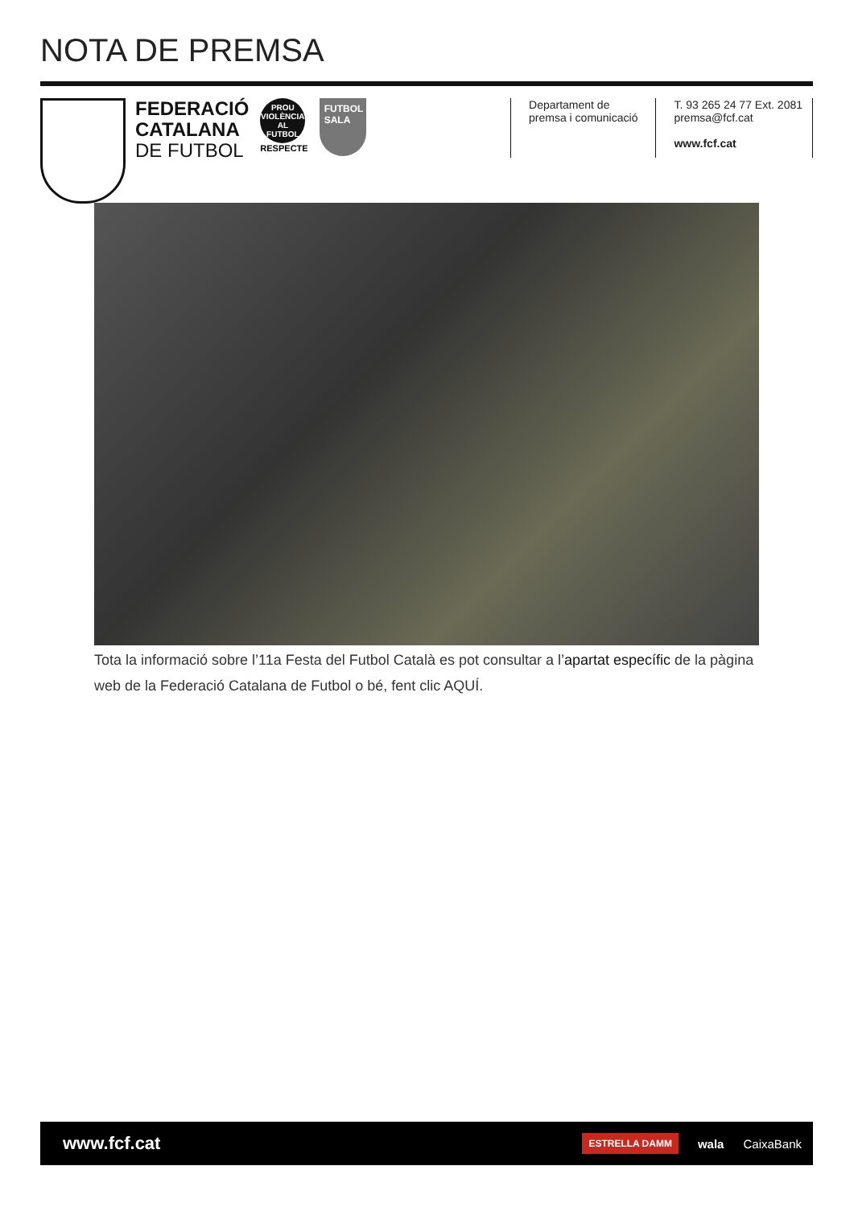NOTA DE PREMSA
FEDERACIÓ
CATALANA
DE FUTBOL
PROU VIOLÈNCIA AL FUTBOL
RESPECTE
FUTBOL SALA
Departament de
premsa i comunicació
T. 93 265 24 77 Ext. 2081
premsa@fcf.cat
www.fcf.cat
Tota la informació sobre l’11a Festa del Futbol Català es pot consultar a l’apartat específic de la pàgina web de la Federació Catalana de Futbol o bé, fent clic AQUÍ.
www.fcf.cat
ESTRELLA DAMM wala CaixaBank